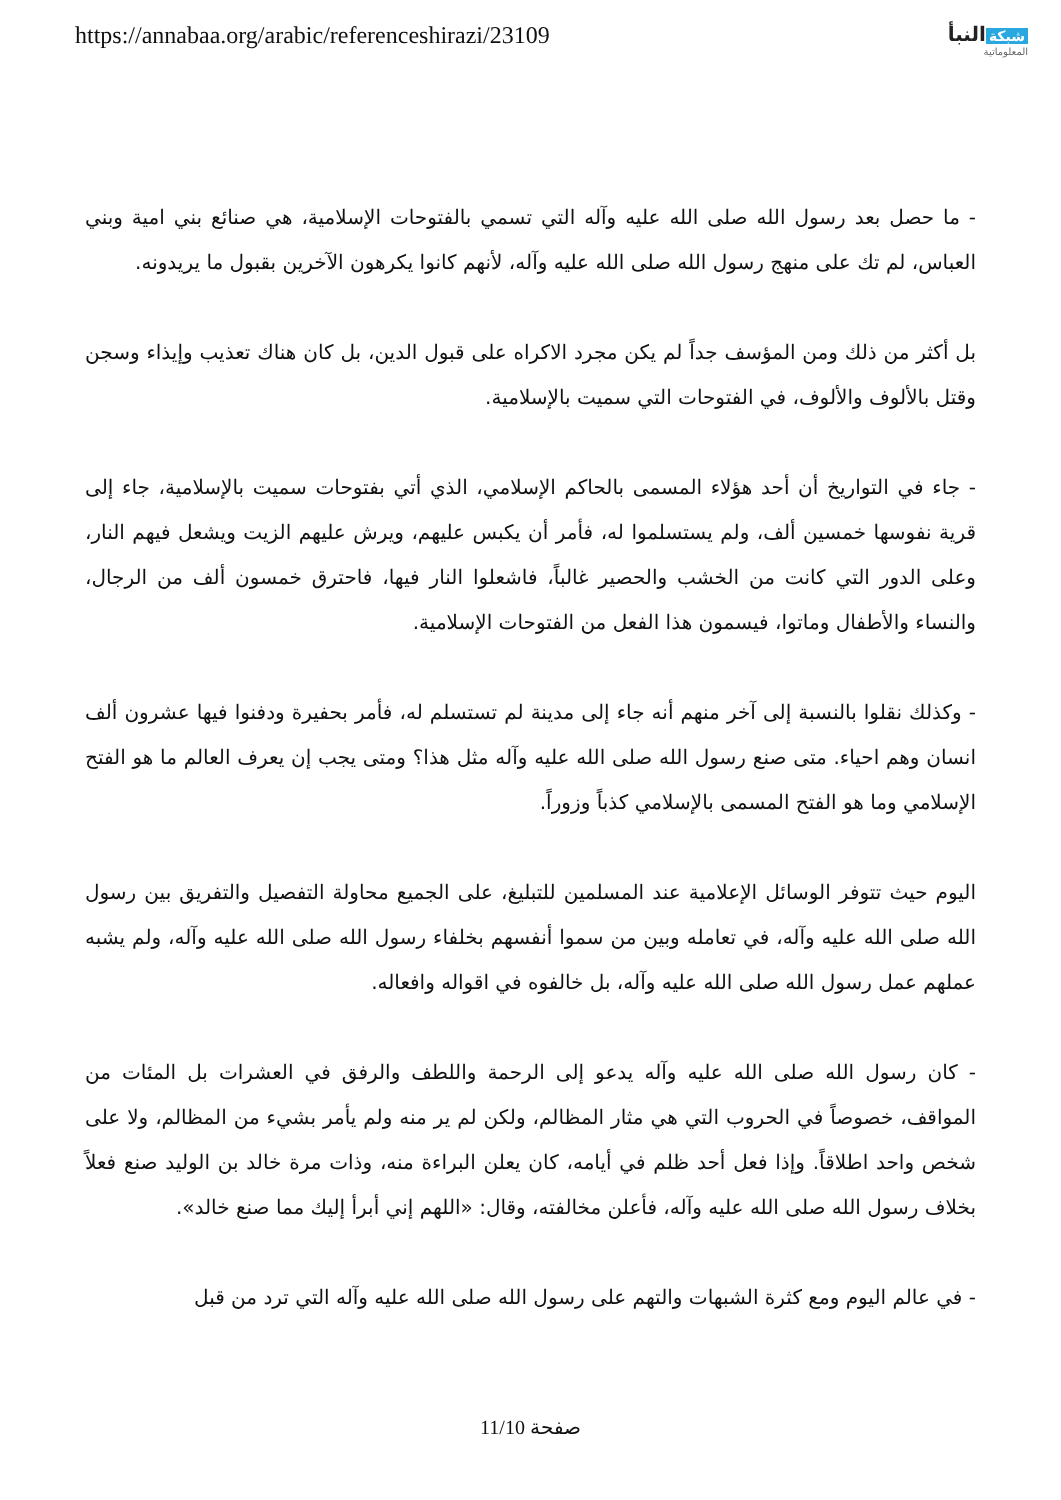https://annabaa.org/arabic/referenceshirazi/23109
شبكة النبأ
المعلوماتية
- ما حصل بعد رسول الله صلى الله عليه وآله التي تسمي بالفتوحات الإسلامية، هي صنائع بني امية وبني العباس، لم تك على منهج رسول الله صلى الله عليه وآله، لأنهم كانوا يكرهون الآخرين بقبول ما يريدونه.
بل أكثر من ذلك ومن المؤسف جداً لم يكن مجرد الاكراه على قبول الدين، بل كان هناك تعذيب وإيذاء وسجن وقتل بالألوف والألوف، في الفتوحات التي سميت بالإسلامية.
- جاء في التواريخ أن أحد هؤلاء المسمى بالحاكم الإسلامي، الذي أتي بفتوحات سميت بالإسلامية، جاء إلى قرية نفوسها خمسين ألف، ولم يستسلموا له، فأمر أن يكبس عليهم، ويرش عليهم الزيت ويشعل فيهم النار، وعلى الدور التي كانت من الخشب والحصير غالباً، فاشعلوا النار فيها، فاحترق خمسون ألف من الرجال، والنساء والأطفال وماتوا، فيسمون هذا الفعل من الفتوحات الإسلامية.
- وكذلك نقلوا بالنسبة إلى آخر منهم أنه جاء إلى مدينة لم تستسلم له، فأمر بحفيرة ودفنوا فيها عشرون ألف انسان وهم احياء. متى صنع رسول الله صلى الله عليه وآله مثل هذا؟ ومتى يجب إن يعرف العالم ما هو الفتح الإسلامي وما هو الفتح المسمى بالإسلامي كذباً وزوراً.
اليوم حيث تتوفر الوسائل الإعلامية عند المسلمين للتبليغ، على الجميع محاولة التفصيل والتفريق بين رسول الله صلى الله عليه وآله، في تعامله وبين من سموا أنفسهم بخلفاء رسول الله صلى الله عليه وآله، ولم يشبه عملهم عمل رسول الله صلى الله عليه وآله، بل خالفوه في اقواله وافعاله.
- كان رسول الله صلى الله عليه وآله يدعو إلى الرحمة واللطف والرفق في العشرات بل المئات من المواقف، خصوصاً في الحروب التي هي مثار المظالم، ولكن لم ير منه ولم يأمر بشيء من المظالم، ولا على شخص واحد اطلاقاً. وإذا فعل أحد ظلم في أيامه، كان يعلن البراءة منه، وذات مرة خالد بن الوليد صنع فعلاً بخلاف رسول الله صلى الله عليه وآله، فأعلن مخالفته، وقال: «اللهم إني أبرأ إليك مما صنع خالد».
- في عالم اليوم ومع كثرة الشبهات والتهم على رسول الله صلى الله عليه وآله التي ترد من قبل
صفحة 11/10